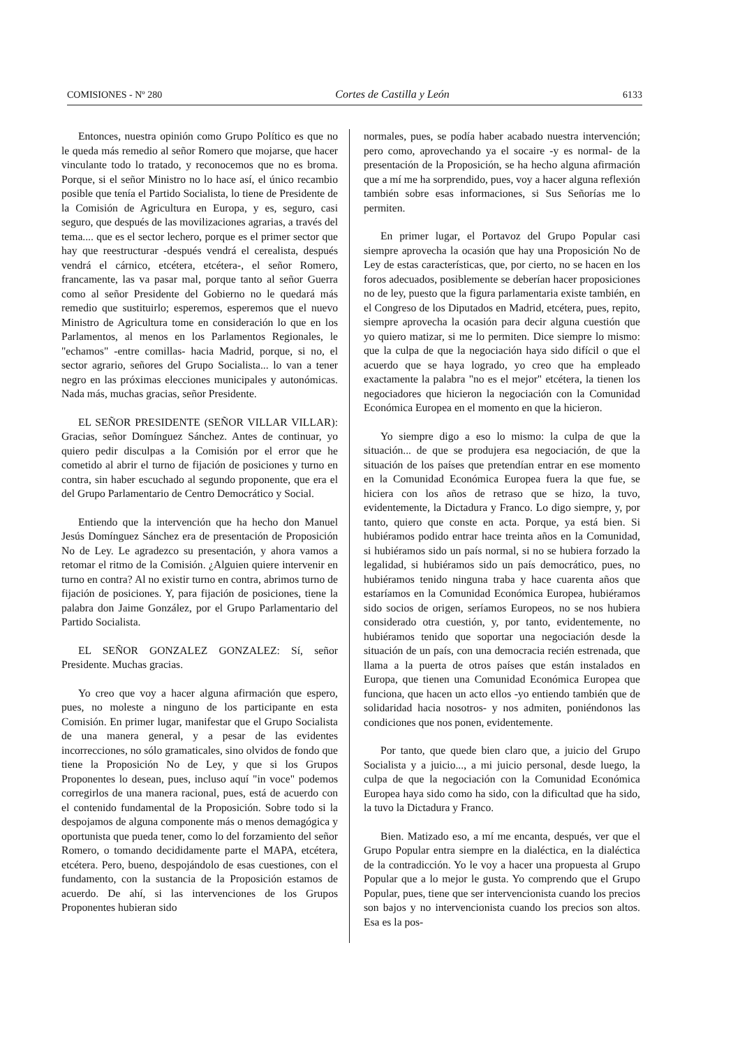COMISIONES - Nº 280 Cortes de Castilla y León 6133
Entonces, nuestra opinión como Grupo Político es que no le queda más remedio al señor Romero que mojarse, que hacer vinculante todo lo tratado, y reconocemos que no es broma. Porque, si el señor Ministro no lo hace así, el único recambio posible que tenía el Partido Socialista, lo tiene de Presidente de la Comisión de Agricultura en Europa, y es, seguro, casi seguro, que después de las movilizaciones agrarias, a través del tema.... que es el sector lechero, porque es el primer sector que hay que reestructurar -después vendrá el cerealista, después vendrá el cárnico, etcétera, etcétera-, el señor Romero, francamente, las va pasar mal, porque tanto al señor Guerra como al señor Presidente del Gobierno no le quedará más remedio que sustituirlo; esperemos, esperemos que el nuevo Ministro de Agricultura tome en consideración lo que en los Parlamentos, al menos en los Parlamentos Regionales, le "echamos" -entre comillas- hacia Madrid, porque, si no, el sector agrario, señores del Grupo Socialista... lo van a tener negro en las próximas elecciones municipales y autonómicas. Nada más, muchas gracias, señor Presidente.
EL SEÑOR PRESIDENTE (SEÑOR VILLAR VILLAR): Gracias, señor Domínguez Sánchez. Antes de continuar, yo quiero pedir disculpas a la Comisión por el error que he cometido al abrir el turno de fijación de posiciones y turno en contra, sin haber escuchado al segundo proponente, que era el del Grupo Parlamentario de Centro Democrático y Social.
Entiendo que la intervención que ha hecho don Manuel Jesús Domínguez Sánchez era de presentación de Proposición No de Ley. Le agradezco su presentación, y ahora vamos a retomar el ritmo de la Comisión. ¿Alguien quiere intervenir en turno en contra? Al no existir turno en contra, abrimos turno de fijación de posiciones. Y, para fijación de posiciones, tiene la palabra don Jaime González, por el Grupo Parlamentario del Partido Socialista.
EL SEÑOR GONZALEZ GONZALEZ: Sí, señor Presidente. Muchas gracias.
Yo creo que voy a hacer alguna afirmación que espero, pues, no moleste a ninguno de los participante en esta Comisión. En primer lugar, manifestar que el Grupo Socialista de una manera general, y a pesar de las evidentes incorrecciones, no sólo gramaticales, sino olvidos de fondo que tiene la Proposición No de Ley, y que si los Grupos Proponentes lo desean, pues, incluso aquí "in voce" podemos corregirlos de una manera racional, pues, está de acuerdo con el contenido fundamental de la Proposición. Sobre todo si la despojamos de alguna componente más o menos demagógica y oportunista que pueda tener, como lo del forzamiento del señor Romero, o tomando decididamente parte el MAPA, etcétera, etcétera. Pero, bueno, despojándolo de esas cuestiones, con el fundamento, con la sustancia de la Proposición estamos de acuerdo. De ahí, si las intervenciones de los Grupos Proponentes hubieran sido
normales, pues, se podía haber acabado nuestra intervención; pero como, aprovechando ya el socaire -y es normal- de la presentación de la Proposición, se ha hecho alguna afirmación que a mí me ha sorprendido, pues, voy a hacer alguna reflexión también sobre esas informaciones, si Sus Señorías me lo permiten.
En primer lugar, el Portavoz del Grupo Popular casi siempre aprovecha la ocasión que hay una Proposición No de Ley de estas características, que, por cierto, no se hacen en los foros adecuados, posiblemente se deberían hacer proposiciones no de ley, puesto que la figura parlamentaria existe también, en el Congreso de los Diputados en Madrid, etcétera, pues, repito, siempre aprovecha la ocasión para decir alguna cuestión que yo quiero matizar, si me lo permiten. Dice siempre lo mismo: que la culpa de que la negociación haya sido difícil o que el acuerdo que se haya logrado, yo creo que ha empleado exactamente la palabra "no es el mejor" etcétera, la tienen los negociadores que hicieron la negociación con la Comunidad Económica Europea en el momento en que la hicieron.
Yo siempre digo a eso lo mismo: la culpa de que la situación... de que se produjera esa negociación, de que la situación de los países que pretendían entrar en ese momento en la Comunidad Económica Europea fuera la que fue, se hiciera con los años de retraso que se hizo, la tuvo, evidentemente, la Dictadura y Franco. Lo digo siempre, y, por tanto, quiero que conste en acta. Porque, ya está bien. Si hubiéramos podido entrar hace treinta años en la Comunidad, si hubiéramos sido un país normal, si no se hubiera forzado la legalidad, si hubiéramos sido un país democrático, pues, no hubiéramos tenido ninguna traba y hace cuarenta años que estaríamos en la Comunidad Económica Europea, hubiéramos sido socios de origen, seríamos Europeos, no se nos hubiera considerado otra cuestión, y, por tanto, evidentemente, no hubiéramos tenido que soportar una negociación desde la situación de un país, con una democracia recién estrenada, que llama a la puerta de otros países que están instalados en Europa, que tienen una Comunidad Económica Europea que funciona, que hacen un acto ellos -yo entiendo también que de solidaridad hacia nosotros- y nos admiten, poniéndonos las condiciones que nos ponen, evidentemente.
Por tanto, que quede bien claro que, a juicio del Grupo Socialista y a juicio..., a mi juicio personal, desde luego, la culpa de que la negociación con la Comunidad Económica Europea haya sido como ha sido, con la dificultad que ha sido, la tuvo la Dictadura y Franco.
Bien. Matizado eso, a mí me encanta, después, ver que el Grupo Popular entra siempre en la dialéctica, en la dialéctica de la contradicción. Yo le voy a hacer una propuesta al Grupo Popular que a lo mejor le gusta. Yo comprendo que el Grupo Popular, pues, tiene que ser intervencionista cuando los precios son bajos y no intervencionista cuando los precios son altos. Esa es la pos-